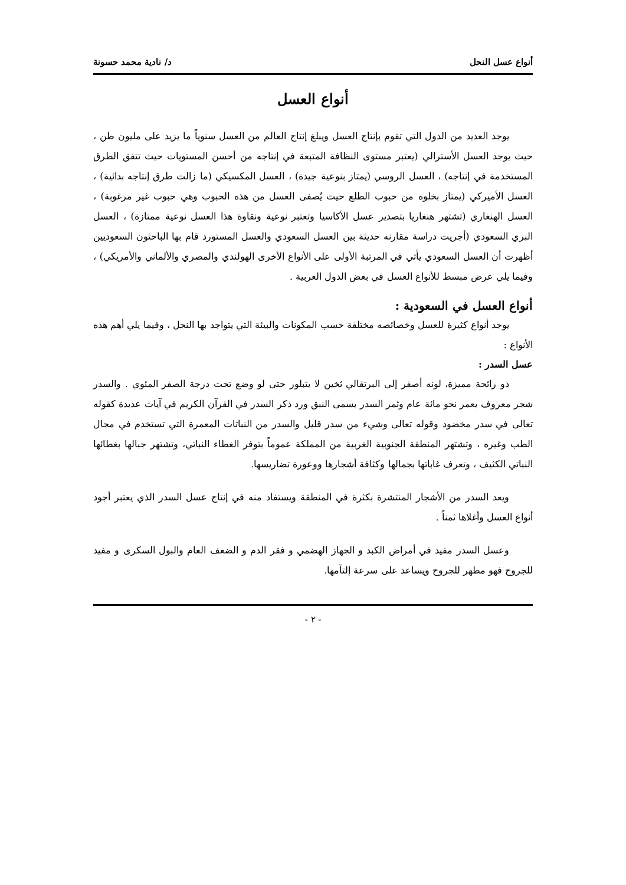أنواع عسل النحل د/ نادية محمد حسونة
أنواع العسل
يوجد العديد من الدول التي تقوم بإنتاج العسل ويبلغ إنتاج العالم من العسل سنوياً ما يزيد على مليون طن ، حيث يوجد العسل الأسترالي (يعتبر مستوى النظافة المتبعة في إنتاجه من أحسن المستويات حيث تتفق الطرق المستخدمة في إنتاجه) ، العسل الروسي (يمتاز بنوعية جيدة) ، العسل المكسيكي (ما زالت طرق إنتاجه بدائية) ، العسل الأميركي (يمتاز بخلوه من حبوب الطلع حيث يُصفى العسل من هذه الحبوب وهي حبوب غير مرغوبة) ، العسل الهنغاري (تشتهر هنغاريا بتصدير عسل الأكاسيا وتعتبر نوعية ونقاوة هذا العسل نوعية ممتازة) ، العسل البري السعودي (أجريت دراسة مقارنه حديثة بين العسل السعودي والعسل المستورد قام بها الباحثون السعوديين أظهرت أن العسل السعودي يأتي في المرتبة الأولى على الأنواع الأخرى الهولندي والمصري والألماني والأمريكي) ، وفيما يلي عرض مبسط للأنواع العسل في بعض الدول العربية .
أنواع العسل في السعودية :
يوجد أنواع كثيرة للعسل وخصائصه مختلفة حسب المكونات والبيئة التي يتواجد بها النحل ، وفيما يلي أهم هذه الأنواع :
عسل السدر :
ذو رائحة مميزة، لونه أصفر إلى البرتقالي ثخين لا يتبلور حتى لو وضع تحت درجة الصفر المئوي . والسدر شجر معروف يعمر نحو مائة عام وثمر السدر يسمى النبق ورد ذكر السدر في القرآن الكريم في آيات عديدة كقوله تعالى في سدر مخضود وقوله تعالى وشيء من سدر قليل والسدر من النباتات المعمرة التي تستخدم في مجال الطب وغيره ، وتشتهر المنطقة الجنوبية الغربية من المملكة عموماً بتوفر الغطاء النباتي، وتشتهر جبالها بغطائها النباتي الكثيف ، وتعرف غاباتها بجمالها وكثافة أشجارها ووعورة تضاريسها.
ويعد السدر من الأشجار المنتشرة بكثرة في المنطقة ويستفاد منه في إنتاج عسل السدر الذي يعتبر أجود أنواع العسل وأغلاها ثمناً .
وعسل السدر مفيد في أمراض الكبد و الجهاز الهضمي و فقر الدم و الضعف العام والبول السكرى و مفيد للجروح فهو مطهر للجروح ويساعد على سرعة إلتآمها.
- ٢ -